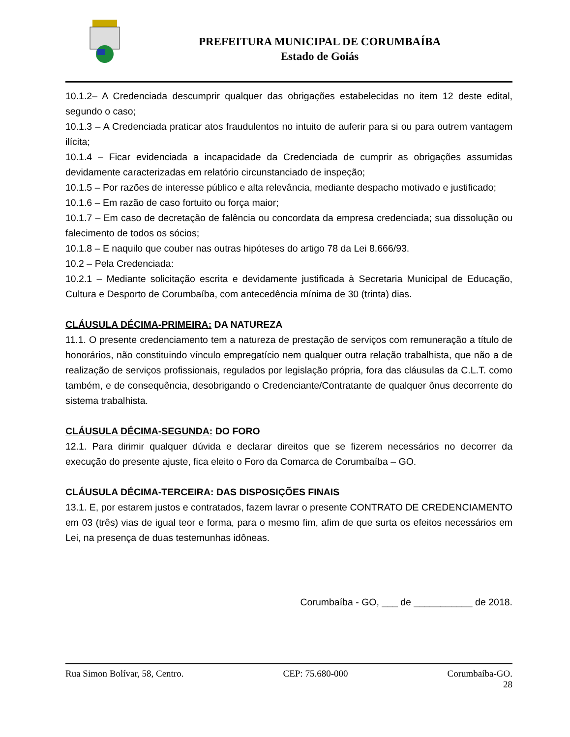PREFEITURA MUNICIPAL DE CORUMBAÍBA
Estado de Goiás
10.1.2– A Credenciada descumprir qualquer das obrigações estabelecidas no item 12 deste edital, segundo o caso;
10.1.3 – A Credenciada praticar atos fraudulentos no intuito de auferir para si ou para outrem vantagem ilícita;
10.1.4 – Ficar evidenciada a incapacidade da Credenciada de cumprir as obrigações assumidas devidamente caracterizadas em relatório circunstanciado de inspeção;
10.1.5 – Por razões de interesse público e alta relevância, mediante despacho motivado e justificado;
10.1.6 – Em razão de caso fortuito ou força maior;
10.1.7 – Em caso de decretação de falência ou concordata da empresa credenciada; sua dissolução ou falecimento de todos os sócios;
10.1.8 – E naquilo que couber nas outras hipóteses do artigo 78 da Lei 8.666/93.
10.2 – Pela Credenciada:
10.2.1 – Mediante solicitação escrita e devidamente justificada à Secretaria Municipal de Educação, Cultura e Desporto de Corumbaíba, com antecedência mínima de 30 (trinta) dias.
CLÁUSULA DÉCIMA-PRIMEIRA: DA NATUREZA
11.1. O presente credenciamento tem a natureza de prestação de serviços com remuneração a título de honorários, não constituindo vínculo empregatício nem qualquer outra relação trabalhista, que não a de realização de serviços profissionais, regulados por legislação própria, fora das cláusulas da C.L.T. como também, e de consequência, desobrigando o Credenciante/Contratante de qualquer ônus decorrente do sistema trabalhista.
CLÁUSULA DÉCIMA-SEGUNDA: DO FORO
12.1. Para dirimir qualquer dúvida e declarar direitos que se fizerem necessários no decorrer da execução do presente ajuste, fica eleito o Foro da Comarca de Corumbaíba – GO.
CLÁUSULA DÉCIMA-TERCEIRA: DAS DISPOSIÇÕES FINAIS
13.1. E, por estarem justos e contratados, fazem lavrar o presente CONTRATO DE CREDENCIAMENTO em 03 (três) vias de igual teor e forma, para o mesmo fim, afim de que surta os efeitos necessários em Lei, na presença de duas testemunhas idôneas.
Corumbaíba - GO, ___ de ___________ de 2018.
Rua Simon Bolívar, 58, Centro. CEP: 75.680-000 Corumbaíba-GO.
28